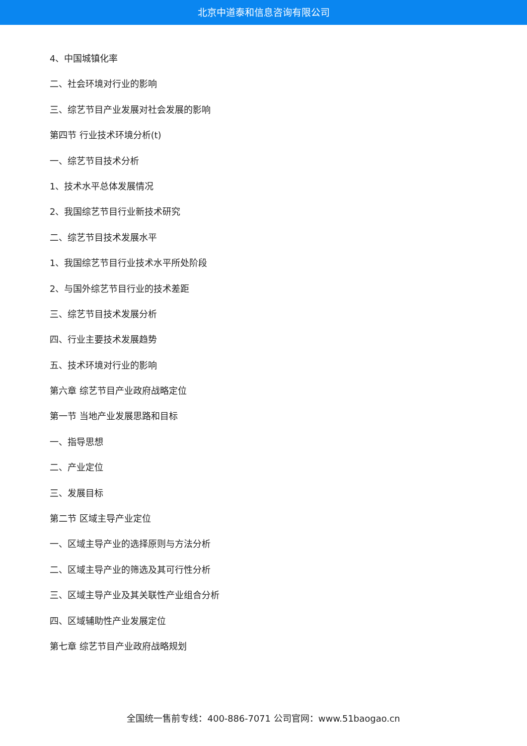北京中道泰和信息咨询有限公司
4、中国城镇化率
二、社会环境对行业的影响
三、综艺节目产业发展对社会发展的影响
第四节 行业技术环境分析(t)
一、综艺节目技术分析
1、技术水平总体发展情况
2、我国综艺节目行业新技术研究
二、综艺节目技术发展水平
1、我国综艺节目行业技术水平所处阶段
2、与国外综艺节目行业的技术差距
三、综艺节目技术发展分析
四、行业主要技术发展趋势
五、技术环境对行业的影响
第六章 综艺节目产业政府战略定位
第一节 当地产业发展思路和目标
一、指导思想
二、产业定位
三、发展目标
第二节 区域主导产业定位
一、区域主导产业的选择原则与方法分析
二、区域主导产业的筛选及其可行性分析
三、区域主导产业及其关联性产业组合分析
四、区域辅助性产业发展定位
第七章 综艺节目产业政府战略规划
全国统一售前专线：400-886-7071 公司官网：www.51baogao.cn